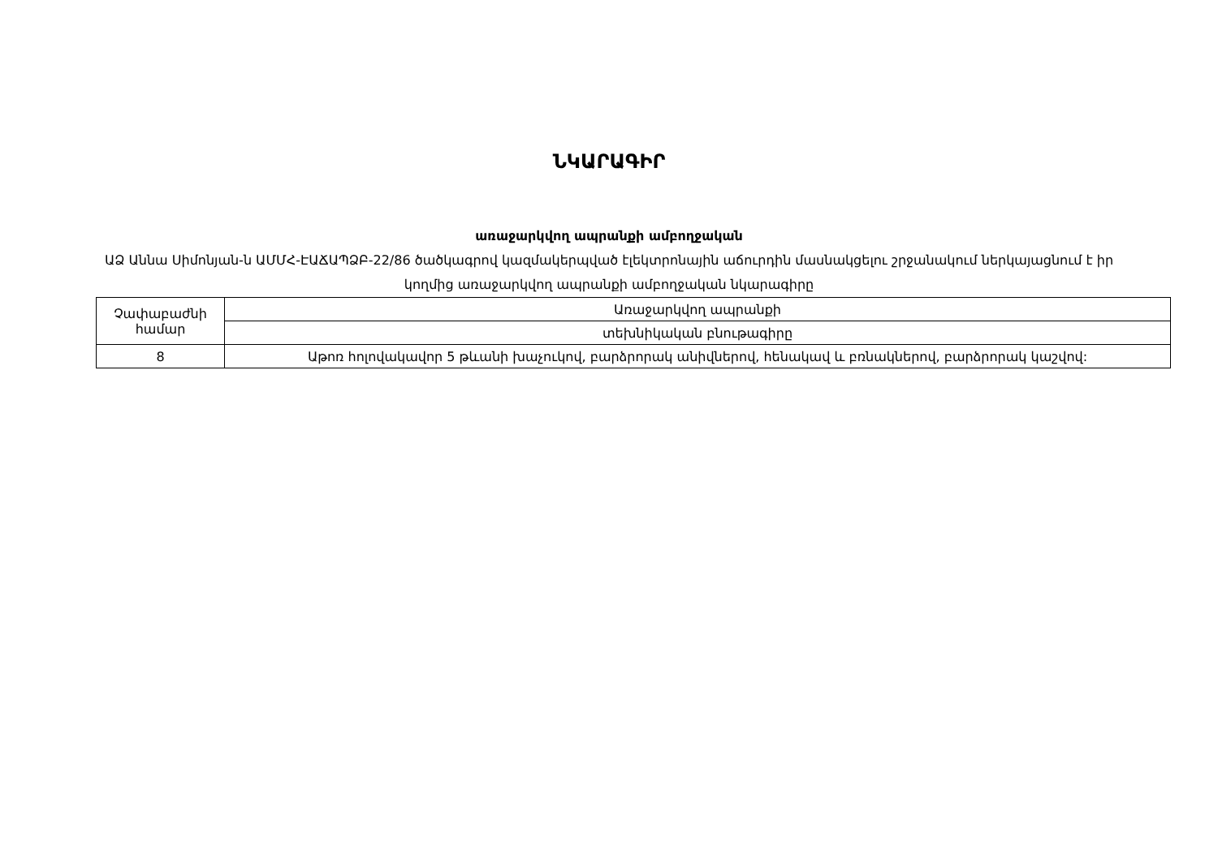ՆԿԱՐԱԳԻՐ
առաջարկվող ապրանքի ամբողջական
ԱՁ Աննա Սիմոնյան-ն ԱՄՄՀ-ԷԱՃԱՊՁԲ-22/86 ծածկագրով կազմակերպված էլեկտրոնային աճուրդին մասնակցելու շրջանակում ներկայացնում է իր կողմից առաջարկվող ապրանքի ամբողջական նկարագիրը
| Չափաբաժնի համար | Առաջարկվող ապրանքի |
| | տեխնիկական բնութագիրը |
| 8 | Աթոռ հոլովակավոր 5 թևանի խաչուկով, բարձրորակ անիվներով, հենակավ և բռնակներով, բարձրորակ կաշվով: |